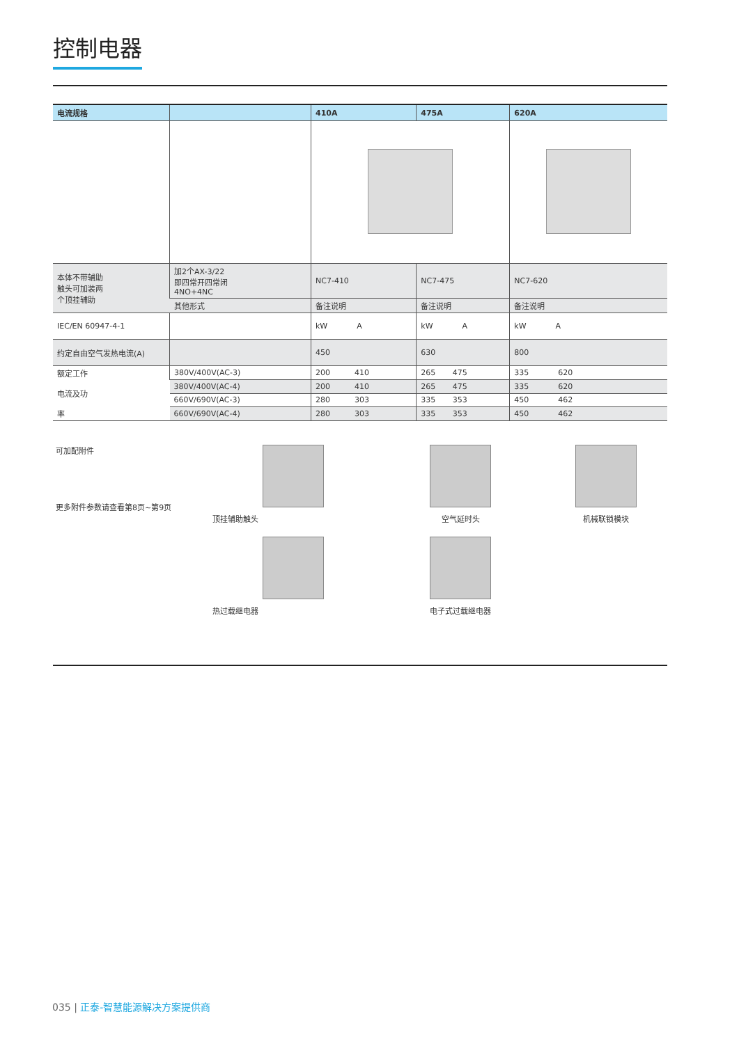控制电器
| 电流规格 | | 410A | 475A | 620A |
| --- | --- | --- | --- | --- |
| 本体不带辅助 触头可加装两 个顶挂辅助 | 加2个AX-3/22 即四常开四常闭 4NO+4NC | NC7-410 | NC7-475 | NC7-620 |
| | 其他形式 | 备注说明 | 备注说明 | 备注说明 |
| IEC/EN 60947-4-1 | | kW A | kW A | kW A |
| 约定自由空气发热电流(A) | | 450 | 630 | 800 |
| 额定工作 电流及功 率 | 380V/400V(AC-3) | 200 410 | 265 475 | 335 620 |
| | 380V/400V(AC-4) | 200 410 | 265 475 | 335 620 |
| | 660V/690V(AC-3) | 280 303 | 335 353 | 450 462 |
| | 660V/690V(AC-4) | 280 303 | 335 353 | 450 462 |
可加配附件
更多附件参数请查看第8页~第9页
顶挂辅助触头
空气延时头
机械联锁模块
热过载继电器
电子式过载继电器
035 | 正泰-智慧能源解决方案提供商